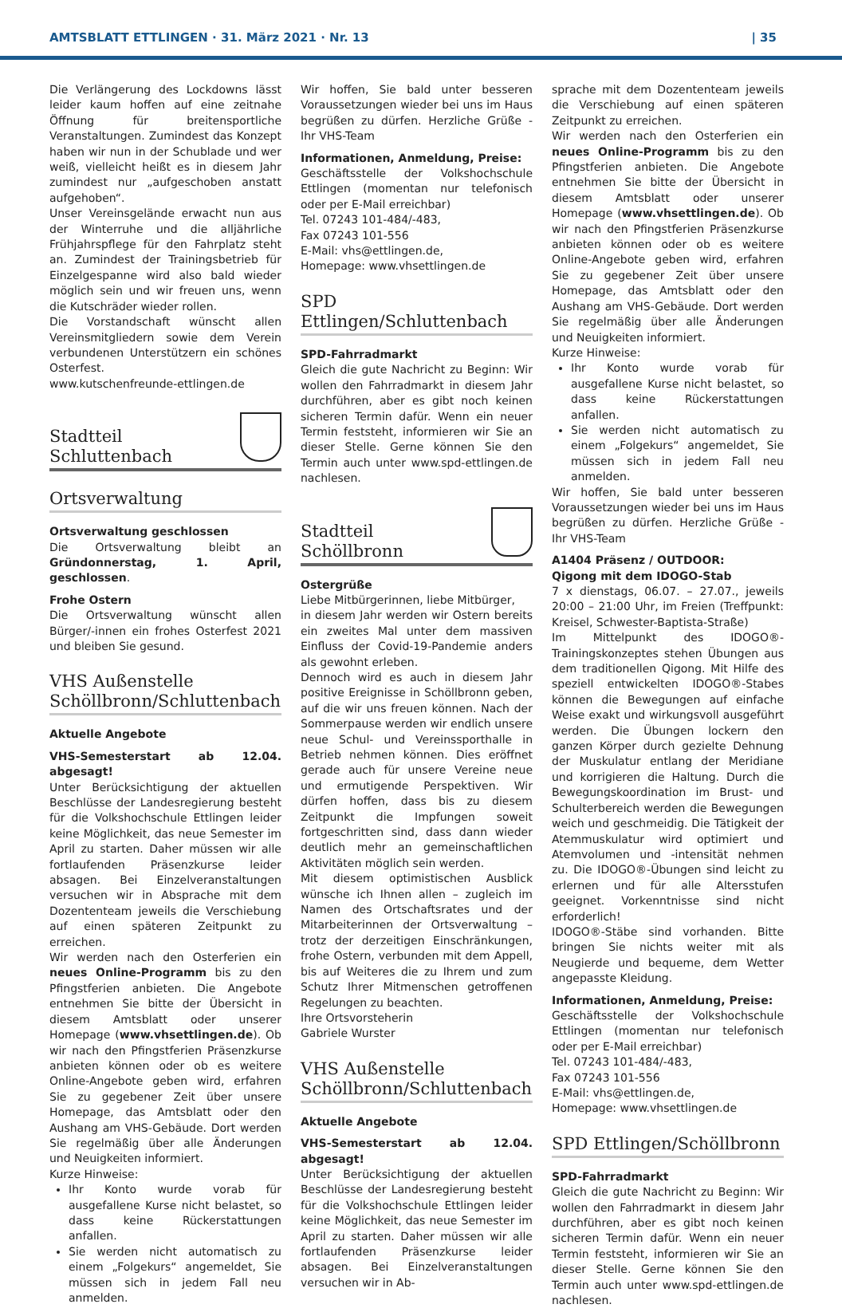AMTSBLATT ETTLINGEN · 31. März 2021 · Nr. 13 | 35
Die Verlängerung des Lockdowns lässt leider kaum hoffen auf eine zeitnahe Öffnung für breitensportliche Veranstaltungen. Zumindest das Konzept haben wir nun in der Schublade und wer weiß, vielleicht heißt es in diesem Jahr zumindest nur „aufgeschoben anstatt aufgehoben“.
Unser Vereinsgelände erwacht nun aus der Winterruhe und die alljährliche Frühjahrspflege für den Fahrplatz steht an. Zumindest der Trainingsbetrieb für Einzelgespanne wird also bald wieder möglich sein und wir freuen uns, wenn die Kutschräder wieder rollen.
Die Vorstandschaft wünscht allen Vereinsmitgliedern sowie dem Verein verbundenen Unterstützern ein schönes Osterfest.
www.kutschenfreunde-ettlingen.de
Stadtteil
Schluttenbach
Ortsverwaltung
Ortsverwaltung geschlossen
Die Ortsverwaltung bleibt an Gründonnerstag, 1. April, geschlossen.
Frohe Ostern
Die Ortsverwaltung wünscht allen Bürger/-innen ein frohes Osterfest 2021 und bleiben Sie gesund.
VHS Außenstelle Schöllbronn/Schluttenbach
Aktuelle Angebote
VHS-Semesterstart ab 12.04. abgesagt!
Unter Berücksichtigung der aktuellen Beschlüsse der Landesregierung besteht für die Volkshochschule Ettlingen leider keine Möglichkeit, das neue Semester im April zu starten. Daher müssen wir alle fortlaufenden Präsenzkurse leider absagen. Bei Einzelveranstaltungen versuchen wir in Absprache mit dem Dozententeam jeweils die Verschiebung auf einen späteren Zeitpunkt zu erreichen.
Wir werden nach den Osterferien ein neues Online-Programm bis zu den Pfingstferien anbieten. Die Angebote entnehmen Sie bitte der Übersicht in diesem Amtsblatt oder unserer Homepage (www.vhsettlingen.de). Ob wir nach den Pfingstferien Präsenzkurse anbieten können oder ob es weitere Online-Angebote geben wird, erfahren Sie zu gegebener Zeit über unsere Homepage, das Amtsblatt oder den Aushang am VHS-Gebäude. Dort werden Sie regelmäßig über alle Änderungen und Neuigkeiten informiert.
Kurze Hinweise:
Ihr Konto wurde vorab für ausgefallene Kurse nicht belastet, so dass keine Rückerstattungen anfallen.
Sie werden nicht automatisch zu einem „Folgekurs“ angemeldet, Sie müssen sich in jedem Fall neu anmelden.
Wir hoffen, Sie bald unter besseren Voraussetzungen wieder bei uns im Haus begrüßen zu dürfen. Herzliche Grüße - Ihr VHS-Team
Informationen, Anmeldung, Preise:
Geschäftsstelle der Volkshochschule Ettlingen (momentan nur telefonisch oder per E-Mail erreichbar)
Tel. 07243 101-484/-483,
Fax 07243 101-556
E-Mail: vhs@ettlingen.de,
Homepage: www.vhsettlingen.de
SPD Ettlingen/Schluttenbach
SPD-Fahrradmarkt
Gleich die gute Nachricht zu Beginn: Wir wollen den Fahrradmarkt in diesem Jahr durchführen, aber es gibt noch keinen sicheren Termin dafür. Wenn ein neuer Termin feststeht, informieren wir Sie an dieser Stelle. Gerne können Sie den Termin auch unter www.spd-ettlingen.de nachlesen.
Stadtteil
Schöllbronn
Ostergrüße
Liebe Mitbürgerinnen, liebe Mitbürger,
in diesem Jahr werden wir Ostern bereits ein zweites Mal unter dem massiven Einfluss der Covid-19-Pandemie anders als gewohnt erleben.
Dennoch wird es auch in diesem Jahr positive Ereignisse in Schöllbronn geben, auf die wir uns freuen können. Nach der Sommerpause werden wir endlich unsere neue Schul- und Vereinssporthalle in Betrieb nehmen können. Dies eröffnet gerade auch für unsere Vereine neue und ermutigende Perspektiven. Wir dürfen hoffen, dass bis zu diesem Zeitpunkt die Impfungen soweit fortgeschritten sind, dass dann wieder deutlich mehr an gemeinschaftlichen Aktivitäten möglich sein werden.
Mit diesem optimistischen Ausblick wünsche ich Ihnen allen – zugleich im Namen des Ortschaftsrates und der Mitarbeiterinnen der Ortsverwaltung – trotz der derzeitigen Einschränkungen, frohe Ostern, verbunden mit dem Appell, bis auf Weiteres die zu Ihrem und zum Schutz Ihrer Mitmenschen getroffenen Regelungen zu beachten.
Ihre Ortsvorsteherin
Gabriele Wurster
VHS Außenstelle Schöllbronn/Schluttenbach
Aktuelle Angebote
VHS-Semesterstart ab 12.04. abgesagt!
Unter Berücksichtigung der aktuellen Beschlüsse der Landesregierung besteht für die Volkshochschule Ettlingen leider keine Möglichkeit, das neue Semester im April zu starten. Daher müssen wir alle fortlaufenden Präsenzkurse leider absagen. Bei Einzelveranstaltungen versuchen wir in Ab-
sprache mit dem Dozententeam jeweils die Verschiebung auf einen späteren Zeitpunkt zu erreichen.
Wir werden nach den Osterferien ein neues Online-Programm bis zu den Pfingstferien anbieten. Die Angebote entnehmen Sie bitte der Übersicht in diesem Amtsblatt oder unserer Homepage (www.vhsettlingen.de). Ob wir nach den Pfingstferien Präsenzkurse anbieten können oder ob es weitere Online-Angebote geben wird, erfahren Sie zu gegebener Zeit über unsere Homepage, das Amtsblatt oder den Aushang am VHS-Gebäude. Dort werden Sie regelmäßig über alle Änderungen und Neuigkeiten informiert.
Kurze Hinweise:
Ihr Konto wurde vorab für ausgefallene Kurse nicht belastet, so dass keine Rückerstattungen anfallen.
Sie werden nicht automatisch zu einem „Folgekurs“ angemeldet, Sie müssen sich in jedem Fall neu anmelden.
Wir hoffen, Sie bald unter besseren Voraussetzungen wieder bei uns im Haus begrüßen zu dürfen. Herzliche Grüße - Ihr VHS-Team
A1404 Präsenz / OUTDOOR:
Qigong mit dem IDOGO-Stab
7 x dienstags, 06.07. – 27.07., jeweils 20:00 – 21:00 Uhr, im Freien (Treffpunkt: Kreisel, Schwester-Baptista-Straße)
Im Mittelpunkt des IDOGO®-Trainingskonzeptes stehen Übungen aus dem traditionellen Qigong. Mit Hilfe des speziell entwickelten IDOGO®-Stabes können die Bewegungen auf einfache Weise exakt und wirkungsvoll ausgeführt werden. Die Übungen lockern den ganzen Körper durch gezielte Dehnung der Muskulatur entlang der Meridiane und korrigieren die Haltung. Durch die Bewegungskoordination im Brust- und Schulterbereich werden die Bewegungen weich und geschmeidig. Die Tätigkeit der Atemmuskulatur wird optimiert und Atemvolumen und -intensität nehmen zu. Die IDOGO®-Übungen sind leicht zu erlernen und für alle Altersstufen geeignet. Vorkenntnisse sind nicht erforderlich!
IDOGO®-Stäbe sind vorhanden. Bitte bringen Sie nichts weiter mit als Neugierde und bequeme, dem Wetter angepasste Kleidung.
Informationen, Anmeldung, Preise:
Geschäftsstelle der Volkshochschule Ettlingen (momentan nur telefonisch oder per E-Mail erreichbar)
Tel. 07243 101-484/-483,
Fax 07243 101-556
E-Mail: vhs@ettlingen.de,
Homepage: www.vhsettlingen.de
SPD Ettlingen/Schöllbronn
SPD-Fahrradmarkt
Gleich die gute Nachricht zu Beginn: Wir wollen den Fahrradmarkt in diesem Jahr durchführen, aber es gibt noch keinen sicheren Termin dafür. Wenn ein neuer Termin feststeht, informieren wir Sie an dieser Stelle. Gerne können Sie den Termin auch unter www.spd-ettlingen.de nachlesen.